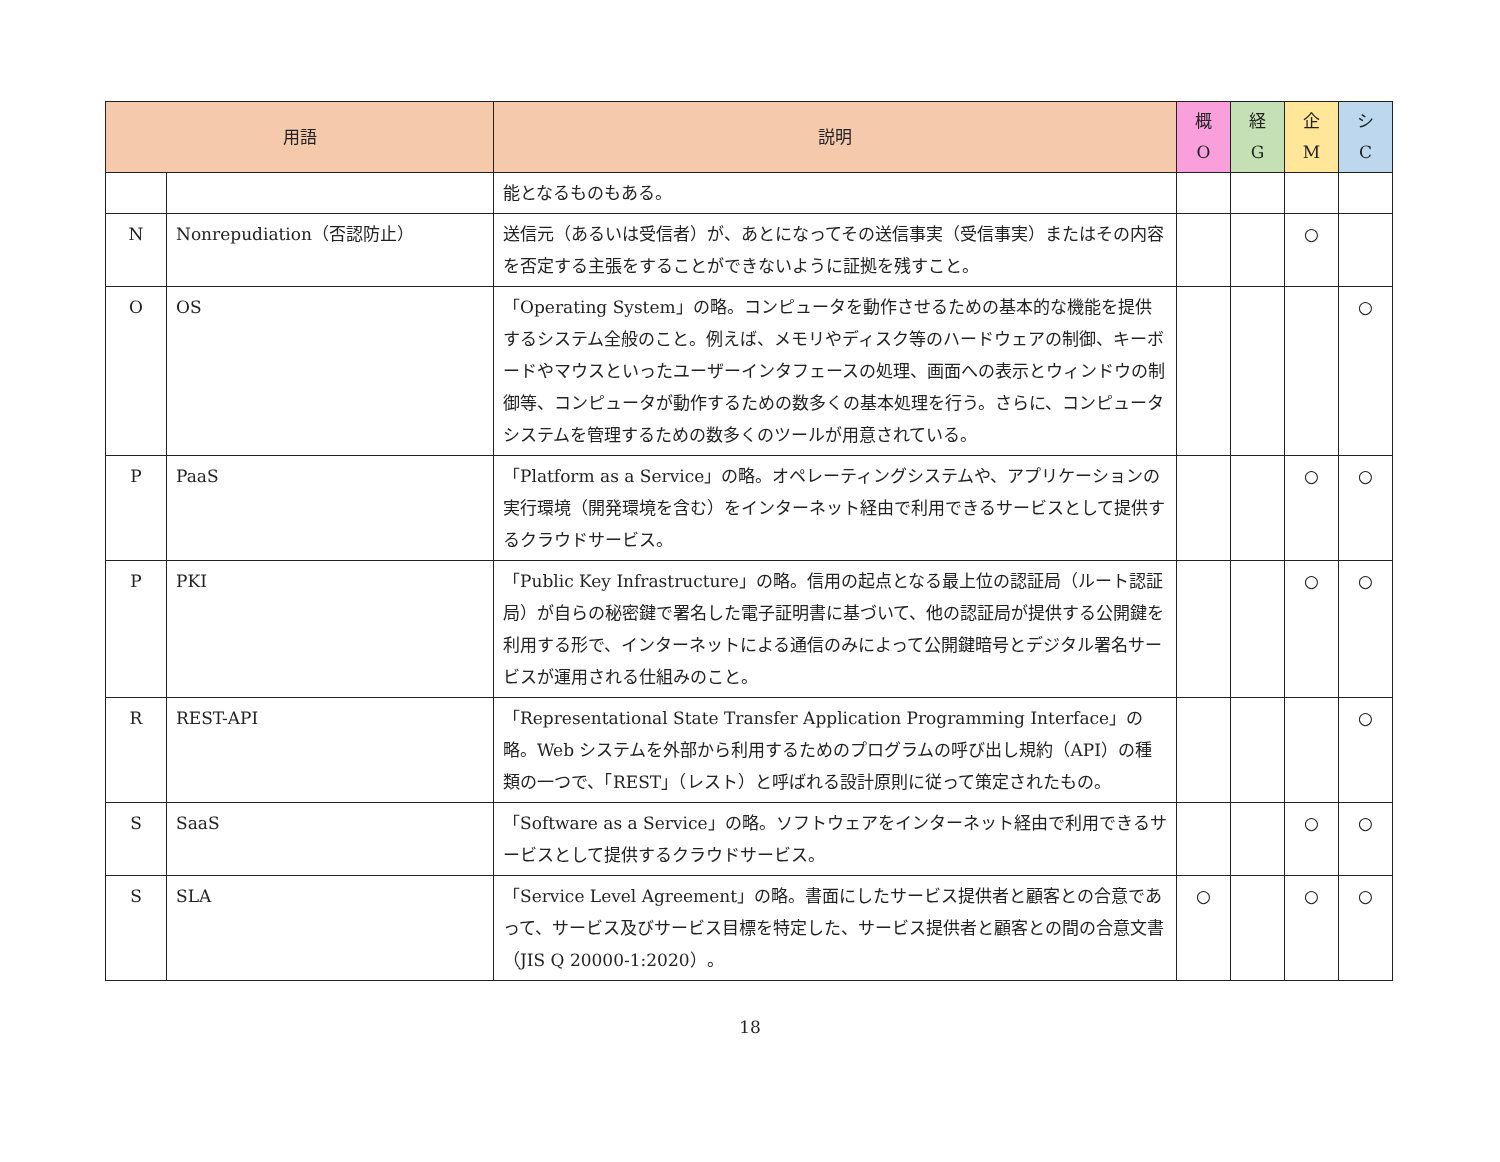| 用語 | | 説明 | 概 O | 経 G | 企 M | シ C |
| --- | --- | --- | --- | --- | --- | --- |
| | | 能となるものもある。 | | | | |
| N | Nonrepudiation（否認防止） | 送信元（あるいは受信者）が、あとになってその送信事実（受信事実）またはその内容を否定する主張をすることができないように証拠を残すこと。 | | | ○ | |
| O | OS | 「Operating System」の略。コンピュータを動作させるための基本的な機能を提供するシステム全般のこと。例えば、メモリやディスク等のハードウェアの制御、キーボードやマウスといったユーザーインタフェースの処理、画面への表示とウィンドウの制御等、コンピュータが動作するための数多くの基本処理を行う。さらに、コンピュータシステムを管理するための数多くのツールが用意されている。 | | | | ○ |
| P | PaaS | 「Platform as a Service」の略。オペレーティングシステムや、アプリケーションの実行環境（開発環境を含む）をインターネット経由で利用できるサービスとして提供するクラウドサービス。 | | | ○ | ○ |
| P | PKI | 「Public Key Infrastructure」の略。信用の起点となる最上位の認証局（ルート認証局）が自らの秘密鍵で署名した電子証明書に基づいて、他の認証局が提供する公開鍵を利用する形で、インターネットによる通信のみによって公開鍵暗号とデジタル署名サービスが運用される仕組みのこと。 | | | ○ | ○ |
| R | REST-API | 「Representational State Transfer Application Programming Interface」の略。Web システムを外部から利用するためのプログラムの呼び出し規約（API）の種類の一つで、「REST」（レスト）と呼ばれる設計原則に従って策定されたもの。 | | | | ○ |
| S | SaaS | 「Software as a Service」の略。ソフトウェアをインターネット経由で利用できるサービスとして提供するクラウドサービス。 | | | ○ | ○ |
| S | SLA | 「Service Level Agreement」の略。書面にしたサービス提供者と顧客との合意であって、サービス及びサービス目標を特定した、サービス提供者と顧客との間の合意文書（JIS Q 20000-1:2020）。 | ○ | | ○ | ○ |
18